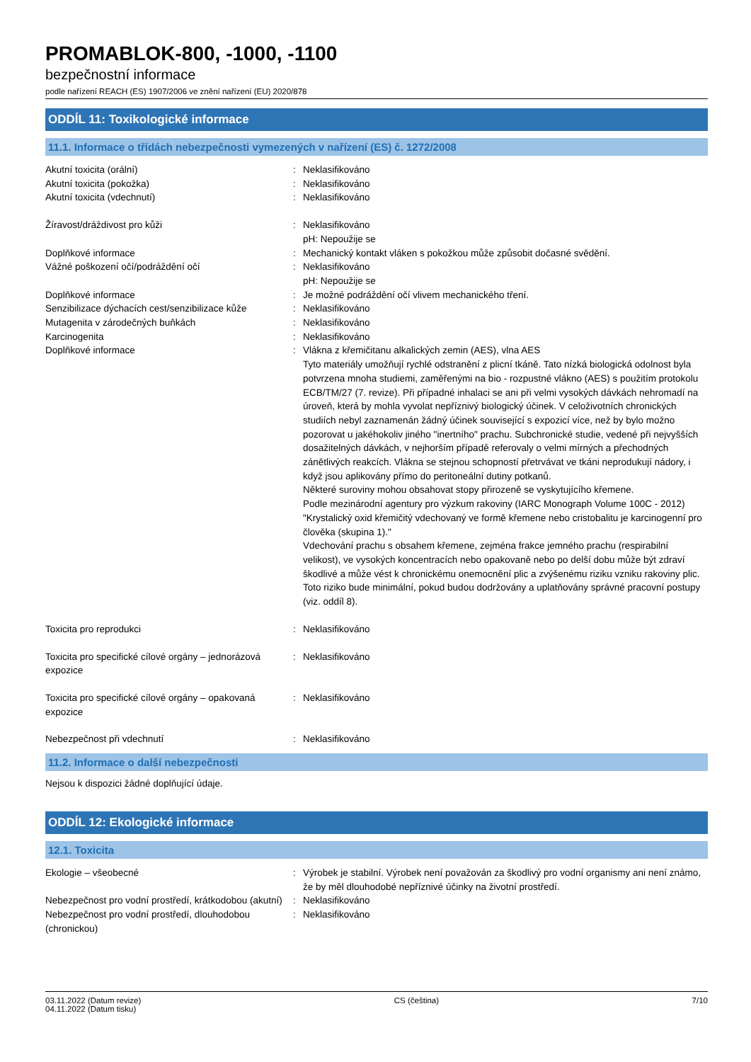PROMABLOK-800, -1000, -1100
bezpečnostní informace
podle nařízení REACH (ES) 1907/2006 ve znění nařízení (EU) 2020/878
ODDÍL 11: Toxikologické informace
11.1. Informace o třídách nebezpečnosti vymezených v nařízení (ES) č. 1272/2008
| Akutní toxicita (orální) | : | Neklasifikováno |
| Akutní toxicita (pokožka) | : | Neklasifikováno |
| Akutní toxicita (vdechnutí) | : | Neklasifikováno |
| Žíravost/dráždivost pro kůži | : | Neklasifikováno pH: Nepoužije se |
| Doplňkové informace | : | Mechanický kontakt vláken s pokožkou může způsobit dočasné svědění. |
| Vážné poškození očí/podráždění očí | : | Neklasifikováno pH: Nepoužije se |
| Doplňkové informace | : | Je možné podráždění očí vlivem mechanického tření. |
| Senzibilizace dýchacích cest/senzibilizace kůže | : | Neklasifikováno |
| Mutagenita v zárodečných buňkách | : | Neklasifikováno |
| Karcinogenita | : | Neklasifikováno |
| Doplňkové informace | : | Vlákna z křemičitanu alkalických zemin (AES), vlna AES Tyto materiály umožňují rychlé odstranění z plicní tkáně. Tato nízká biologická odolnost byla potvrzena mnoha studiemi, zaměřenými na bio - rozpustné vlákno (AES) s použitím protokolu ECB/TM/27 (7. revize). Při případné inhalaci se ani při velmi vysokých dávkách nehromadí na úroveň, která by mohla vyvolat nepříznivý biologický účinek. V celoživotních chronických studiích nebyl zaznamenán žádný účinek související s expozicí více, než by bylo možno pozorovat u jakéhokoliv jiného "inertního" prachu. Subchronické studie, vedené při nejvyšších dosažitelných dávkách, v nejhorším případě referovaly o velmi mírných a přechodných zánětlivých reakcích. Vlákna se stejnou schopností přetrvávat ve tkáni neprodukují nádory, i když jsou aplikovány přímo do peritoneální dutiny potkanů. Některé suroviny mohou obsahovat stopy přirozeně se vyskytujícího křemene. Podle mezinárodní agentury pro výzkum rakoviny (IARC Monograph Volume 100C - 2012) "Krystalický oxid křemičitý vdechovaný ve formě křemene nebo cristobalitu je karcinogenní pro člověka (skupina 1)." Vdechování prachu s obsahem křemene, zejména frakce jemného prachu (respirabilní velikost), ve vysokých koncentracích nebo opakovaně nebo po delší dobu může být zdraví škodlivé a může vést k chronickému onemocnění plic a zvýšenému riziku vzniku rakoviny plic. Toto riziko bude minimální, pokud budou dodržovány a uplatňovány správné pracovní postupy (viz. oddíl 8). |
| Toxicita pro reprodukci | : | Neklasifikováno |
| Toxicita pro specifické cílové orgány – jednorázová expozice | : | Neklasifikováno |
| Toxicita pro specifické cílové orgány – opakovaná expozice | : | Neklasifikováno |
| Nebezpečnost při vdechnutí | : | Neklasifikováno |
11.2. Informace o další nebezpečnosti
Nejsou k dispozici žádné doplňující údaje.
ODDÍL 12: Ekologické informace
12.1. Toxicita
| Ekologie – všeobecné | : | Výrobek je stabilní. Výrobek není považován za škodlivý pro vodní organismy ani není známo, že by měl dlouhodobé nepříznivé účinky na životní prostředí. |
| Nebezpečnost pro vodní prostředí, krátkodobou (akutní) | : | Neklasifikováno |
| Nebezpečnost pro vodní prostředí, dlouhodobou (chronickou) | : | Neklasifikováno |
03.11.2022 (Datum revize)
04.11.2022 (Datum tisku)
CS (čeština) 7/10